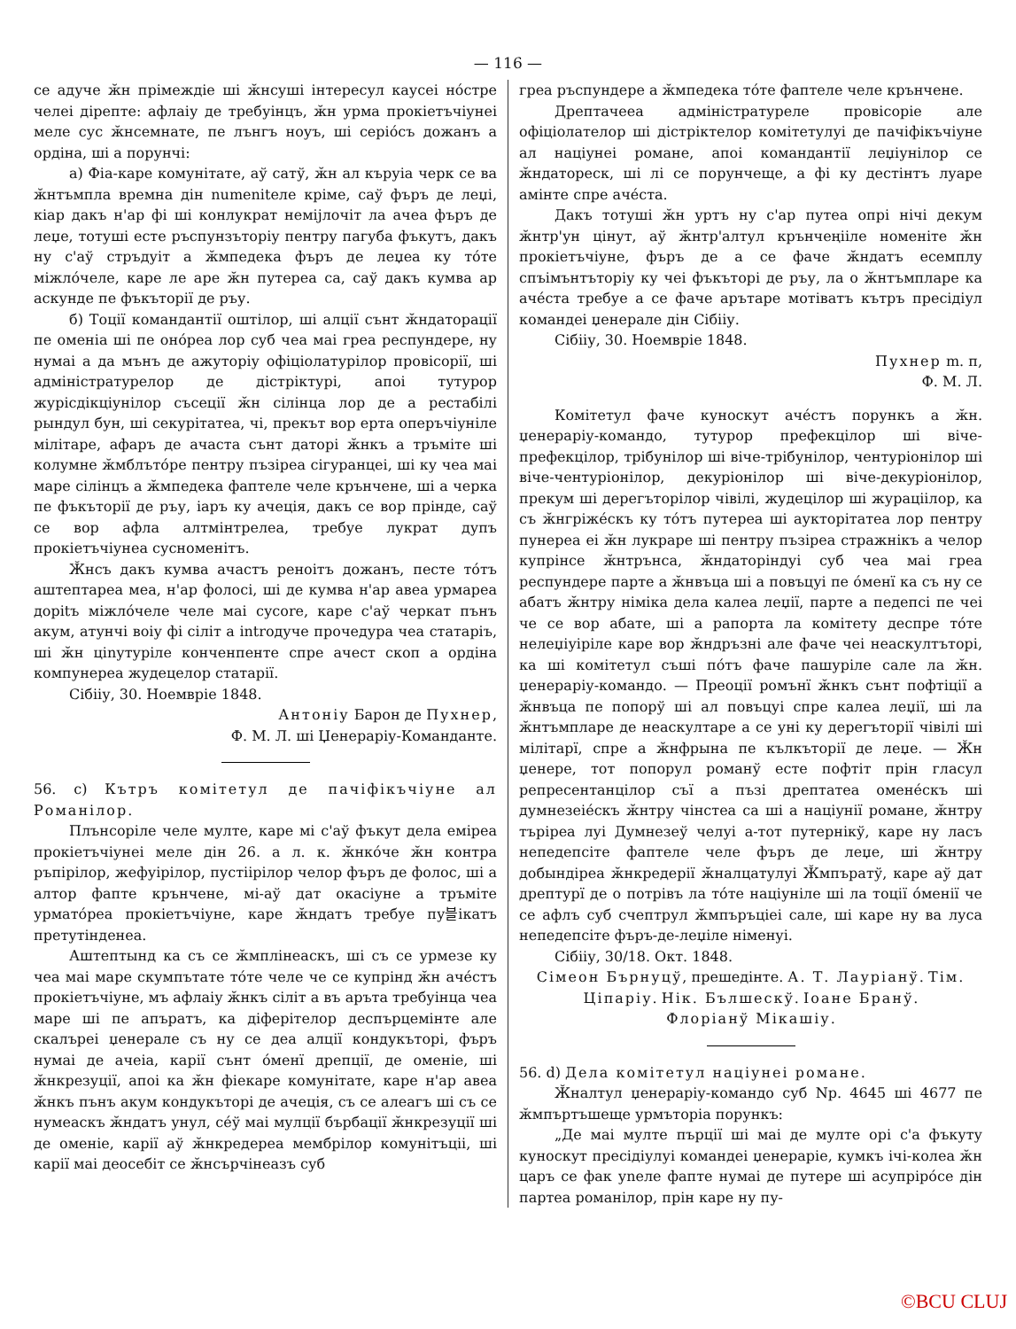— 116 —
се адуче ӂн прімеждіе ші ӂнсуші інтересул каусеі нóстре челеі дірепте: афлаіу де требуінцъ, ӂн урма прокіетъчіунеі меле сус ӂнсемнате, пе лънгъ ноуъ, ші серіóсъ дожанъ а ордіна, ші а порунчі:
а) Фіа-каре комунітате, аў сатў, ӂн ал къруіа черк се ва ӂнтъмпла времна дін numenіtеле кріме, саў фъръ де леџі, кіар дакъ н'ар фі ші конлукрат немijлочіт ла ачеа фъръ де леџе, тотуші есте ръспунзъторіу пентру пагуба фъкутъ, дакъ ну с'аў стръдуіт а ӂмпедека фъръ де леџеа ку тóте міжлóчеле, каре ле аре ӂн путереа са, саў дакъ кумва ар аскунде пе фъкъторії де ръу.
б) Тоції командантії оштілор, ші алції сънт ӂндаторації пе оменіа ші пе онóреа лор суб чеа маі греа респундере, ну нумаі а да мънъ де ажуторіу офіціолатурілор провісорії, ші адміністратурелор де дістріктурі, апоі тутурор журісдікціунілор съсеції ӂн сілінца лор де а рестабілі рындул бун, ші секурітатеа, чі, прекът вор ерта оперъчіуніле мілітаре, афаръ де ачаста сънт даторі ӂнкъ а тръміте ші колумне ӂмблътóре пентру пъзіреа сігуранцеі, ші ку чеа маі маре сілінцъ а ӂмпедека фаптеле челе крънчене, ші а черка пе фъкъторії де ръу, іаръ ку ачеція, дакъ се вор прінде, саў се вор афла алтмінтрелеа, требуе лукрат дупъ прокіетъчіунеа сусноменітъ.
Ӂнсъ дакъ кумва ачастъ реноітъ дожанъ, песте тóтъ аштептареа меа, н'ар фолосі, ші де кумва н'ар авеа урмареа доріtъ міжлóчеле челе маі суcore, каре с'аў черкат пънъ акум, атунчі воіу фі сіліт а introдуче прочедура чеа статаріъ, ші ӂн ціnутуріле конченпенте спре ачест скоп а ордіна компунереа жудецелор статарії.
Сібііу, 30. Ноемвріе 1848.
Антоніу Барон де Пухнер,
Ф. М. Л. ші Џенераріу-Командантe.
56. c) Кътръ комітетул де пачіфікъчіуне ал Романілор.
Плънсоріле челе мулте, каре мі с'аў фъкут дела еміреа прокіетъчіунеі меле дін 26. а л. к. ӂнкóче ӂн контра ръпірілор, жефуірілор, пустіірілор челор фъръ де фолос, ші а алтор фапте крънчене, мі-аў дат окасіуне а тръміте урматóреа прокіетъчіуне, каре ӂндатъ требуе пу블ікатъ претутінденеа.
Аштептынд ка съ се ӂмплінеаскъ, ші съ се урмезе ку чеа маі маре скумпътате тóте челе че се купрінд ӂн ачéстъ прокіетъчіуне, мъ афлаіу ӂнкъ сіліт а въ аръта требуінца чеа маре ші пе апъратъ, ка діферітелор деспърцемінте але скалъреі џенерале съ ну се деа алції кондукъторі, фъръ нумаі де ачеіа, карії сънт óменї дрепції, де оменіе, ші ӂнкрезуції, апоі ка ӂн фіекаре комунітате, каре н'ар авеа ӂнкъ пънъ акум кондукъторі де ачеція, съ се алеагъ ші съ се нумеаскъ ӂндатъ унул, сéў маі мулції бърбації ӂнкрезуції ші де оменіе, карії аў ӂнкредереа мембрілор комунітъціі, ші карії маі деосебіт се ӂнсърчінеазъ суб
греа ръспундере а ӂмпедека тóте фаптеле челе крънчене.
Дрептачееа адміністратуреле провісоріе але офіціолателор ші дістріктелор комітетулуі де пачіфікъчіуне ал націунеі романе, апоі командантії леџіунілор се ӂндатореск, ші лі се порунчеще, а фі ку дестінтъ луаре амінте спре ачéста.
Дакъ тотуші ӂн уртъ ну с'ар путеа опрі нічі декум ӂнтр'ун цінут, аў ӂнтр'алтул крънчеңііле номенітe ӂн прокіетъчіуне, фъръ де а се фаче ӂндатъ есемплу спъімънтъторіу ку чеі фъкъторі де ръу, ла о ӂнтъмпларе ка ачéста требуе а се фаче арътаре мотіватъ кътръ пресідіул командеі џенерале дін Сібііу.
Сібііу, 30. Ноемвріе 1848.
Пухнер m. п,
Ф. М. Л.
Комітетул фаче куноскут ачéстъ порункъ а ӂн. џенераріу-командо, тутурор префекцілор ші віче-префекцілор, трібунілор ші віче-трібунілор, чентуріонілор ші віче-чентуріонілор, декуріонілор ші віче-декуріонілор, прекум ші дерегъторілор чівілі, жудецілор ші жураціілор, ка съ ӂнгріжéскъ ку тóтъ путереа ші аукторітатеа лор пентру пунереа еі ӂн лукраре ші пентру пъзіреа стражнікъ а челор купрінсе ӂнтрънса, ӂндаторіндуі суб чеа маі греа респундере парте а ӂнвъца ші а повъцуі пе óменї ка съ ну се абатъ ӂнтру німіка дела калеа леџії, парте а педепсі пе чеі че се вор абате, ші а рапорта ла комітету деспре тóте нелеџіуіріле каре вор ӂндръзні але фаче чеі неаскултъторі, ка ші комітетул съші пóтъ фаче пашуріле сале ла ӂн. џенераріу-командо. — Преоції ромънї ӂнкъ сънт пофтіції а ӂнвъца пе попорў ші ал повъцуі спре калеа леџії, ші ла ӂнтъмпларе де неаскултаре а се уні ку дерегъторії чівілі ші мілітарї, спре а ӂнфрына пе кълкъторії де леџе. — Ӂн џенере, тот попорул романў есте пофтіт прін гласул репресентанцілор съї а пъзі дрептатеа оменéскъ ші думнезеіéскъ ӂнтру чінстеа са ші а націунії романе, ӂнтру търіреа луі Думнезеў челуі а-тот путернікў, каре ну ласъ непедепсіте фаптеле челе фъръ де леџе, ші ӂнтру добындіреа ӂнкредерії ӂналцатулуі Ӂмпъратў, каре аў дат дрептурї де о потрівъ ла тóте націуніле ші ла тоції óменії че се афлъ суб счептрул ӂмпъръціеі сале, ші каре ну ва луса непедепсіте фъръ-де-леџіле німенуі.
Сібііу, 30/18. Окт. 1848.
Сімеон Бърнуцў, прешедінте. А. Т. Лауріанў. Тім. Ціпаріу. Нік. Бълшескў. Іоане Бранў.
Флоріанў Мікашіу.
56. d) Дела комітетул націунеі романе.
Ӂналтул џенераріу-командо суб Nр. 4645 ші 4677 пе ӂмпъртъшеще урмъторіа порункъ:
„Де маі мулте пърції ші маі де мулте орі с'а фъкуту куноскут пресідіулуі командеі џенераріе, кумкъ ічі-колеа ӂн царъ се фак уneле фапте нумаі де путере ші асупрірóсе дін партеа романілор, прін каре ну пу-
©BCU CLUJ